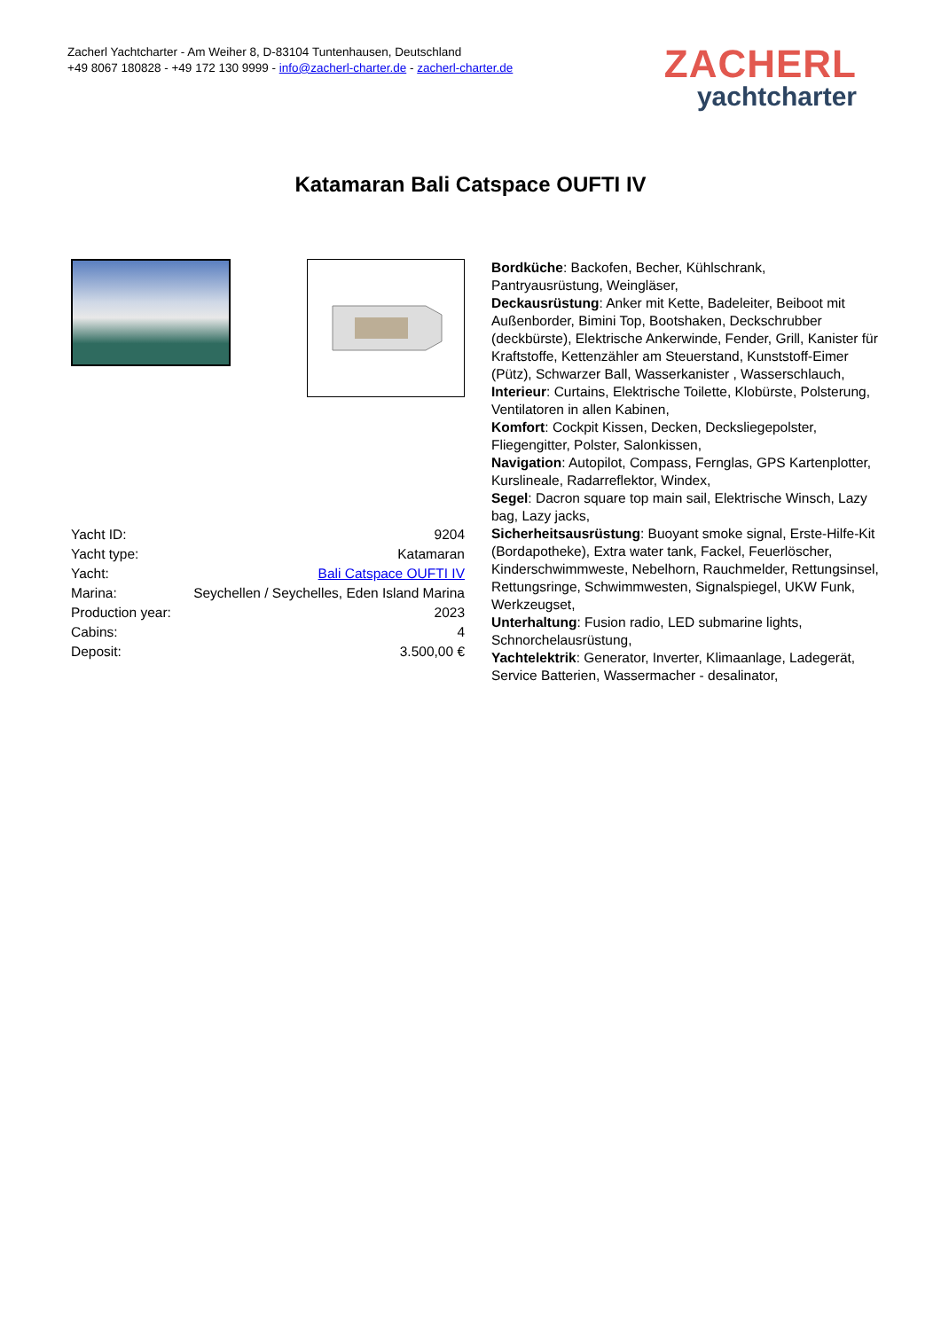Zacherl Yachtcharter - Am Weiher 8, D-83104 Tuntenhausen, Deutschland
+49 8067 180828 - +49 172 130 9999 - info@zacherl-charter.de - zacherl-charter.de
ZACHERL
yachtcharter
Katamaran Bali Catspace OUFTI IV
| Yacht ID: | 9204 |
| Yacht type: | Katamaran |
| Yacht: | Bali Catspace OUFTI IV |
| Marina: | Seychellen / Seychelles, Eden Island Marina |
| Production year: | 2023 |
| Cabins: | 4 |
| Deposit: | 3.500,00 € |
Bordküche: Backofen, Becher, Kühlschrank, Pantryausrüstung, Weingläser,
Deckausrüstung: Anker mit Kette, Badeleiter, Beiboot mit Außenborder, Bimini Top, Bootshaken, Deckschrubber (deckbürste), Elektrische Ankerwinde, Fender, Grill, Kanister für Kraftstoffe, Kettenzähler am Steuerstand, Kunststoff-Eimer (Pütz), Schwarzer Ball, Wasserkanister , Wasserschlauch,
Interieur: Curtains, Elektrische Toilette, Klobürste, Polsterung, Ventilatoren in allen Kabinen,
Komfort: Cockpit Kissen, Decken, Decksliegepolster, Fliegengitter, Polster, Salonkissen,
Navigation: Autopilot, Compass, Fernglas, GPS Kartenplotter, Kurslineale, Radarreflektor, Windex,
Segel: Dacron square top main sail, Elektrische Winsch, Lazy bag, Lazy jacks,
Sicherheitsausrüstung: Buoyant smoke signal, Erste-Hilfe-Kit (Bordapotheke), Extra water tank, Fackel, Feuerlöscher, Kinderschwimmweste, Nebelhorn, Rauchmelder, Rettungsinsel, Rettungsringe, Schwimmwesten, Signalspiegel, UKW Funk, Werkzeugset,
Unterhaltung: Fusion radio, LED submarine lights, Schnorchelausrüstung,
Yachtelektrik: Generator, Inverter, Klimaanlage, Ladegerät, Service Batterien, Wassermacher - desalinator,